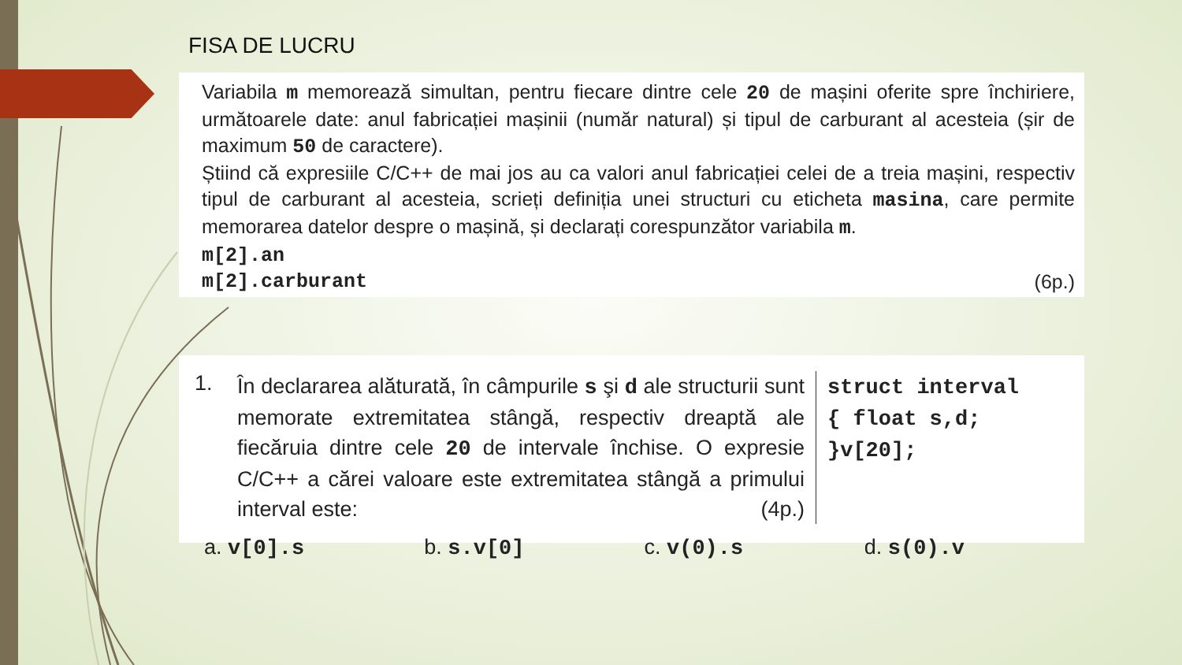FISA DE LUCRU
Variabila m memorează simultan, pentru fiecare dintre cele 20 de mașini oferite spre închiriere, următoarele date: anul fabricației mașinii (număr natural) și tipul de carburant al acesteia (șir de maximum 50 de caractere).
Știind că expresiile C/C++ de mai jos au ca valori anul fabricației celei de a treia mașini, respectiv tipul de carburant al acesteia, scrieți definiția unei structuri cu eticheta masina, care permite memorarea datelor despre o mașină, și declarați corespunzător variabila m.
m[2].an
m[2].carburant (6p.)
1.
În declararea alăturată, în câmpurile s şi d ale structurii sunt memorate extremitatea stângă, respectiv dreaptă ale fiecăruia dintre cele 20 de intervale închise. O expresie C/C++ a cărei valoare este extremitatea stângă a primului interval este: (4p.)
struct interval
{ float s,d;
}v[20];
a. v[0].s b. s.v[0] c. v(0).s d. s(0).v